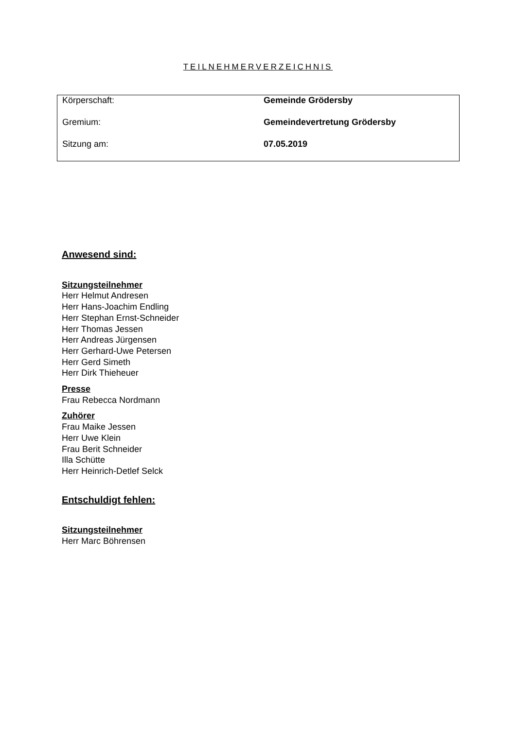TEILNEHMERVERZEICHNIS
| Körperschaft: | Gemeinde Grödersby |
| Gremium: | Gemeindevertretung Grödersby |
| Sitzung am: | 07.05.2019 |
Anwesend sind:
Sitzungsteilnehmer
Herr Helmut Andresen
Herr Hans-Joachim Endling
Herr Stephan Ernst-Schneider
Herr Thomas Jessen
Herr Andreas Jürgensen
Herr Gerhard-Uwe Petersen
Herr Gerd Simeth
Herr Dirk Thieheuer
Presse
Frau Rebecca Nordmann
Zuhörer
Frau Maike Jessen
Herr Uwe Klein
Frau Berit Schneider
Illa Schütte
Herr Heinrich-Detlef Selck
Entschuldigt fehlen:
Sitzungsteilnehmer
Herr Marc Böhrensen